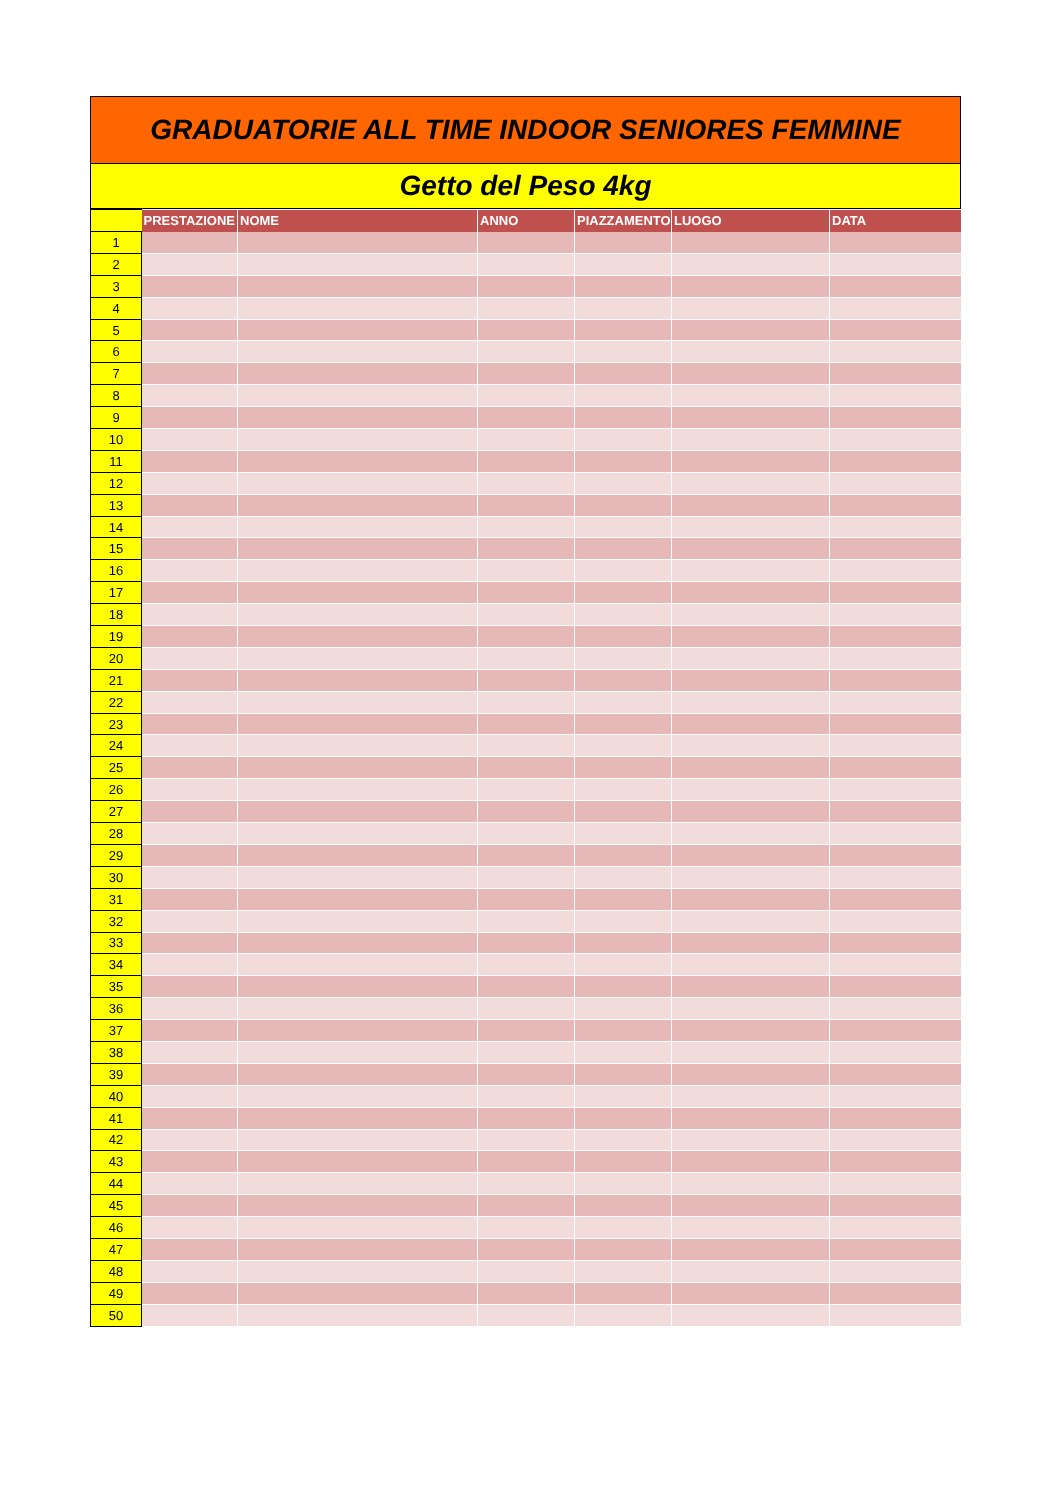GRADUATORIE ALL TIME INDOOR SENIORES FEMMINE
Getto del Peso 4kg
| | PRESTAZIONE | NOME | ANNO | PIAZZAMENTO | LUOGO | DATA |
| --- | --- | --- | --- | --- | --- | --- |
| 1 | | | | | | |
| 2 | | | | | | |
| 3 | | | | | | |
| 4 | | | | | | |
| 5 | | | | | | |
| 6 | | | | | | |
| 7 | | | | | | |
| 8 | | | | | | |
| 9 | | | | | | |
| 10 | | | | | | |
| 11 | | | | | | |
| 12 | | | | | | |
| 13 | | | | | | |
| 14 | | | | | | |
| 15 | | | | | | |
| 16 | | | | | | |
| 17 | | | | | | |
| 18 | | | | | | |
| 19 | | | | | | |
| 20 | | | | | | |
| 21 | | | | | | |
| 22 | | | | | | |
| 23 | | | | | | |
| 24 | | | | | | |
| 25 | | | | | | |
| 26 | | | | | | |
| 27 | | | | | | |
| 28 | | | | | | |
| 29 | | | | | | |
| 30 | | | | | | |
| 31 | | | | | | |
| 32 | | | | | | |
| 33 | | | | | | |
| 34 | | | | | | |
| 35 | | | | | | |
| 36 | | | | | | |
| 37 | | | | | | |
| 38 | | | | | | |
| 39 | | | | | | |
| 40 | | | | | | |
| 41 | | | | | | |
| 42 | | | | | | |
| 43 | | | | | | |
| 44 | | | | | | |
| 45 | | | | | | |
| 46 | | | | | | |
| 47 | | | | | | |
| 48 | | | | | | |
| 49 | | | | | | |
| 50 | | | | | | |